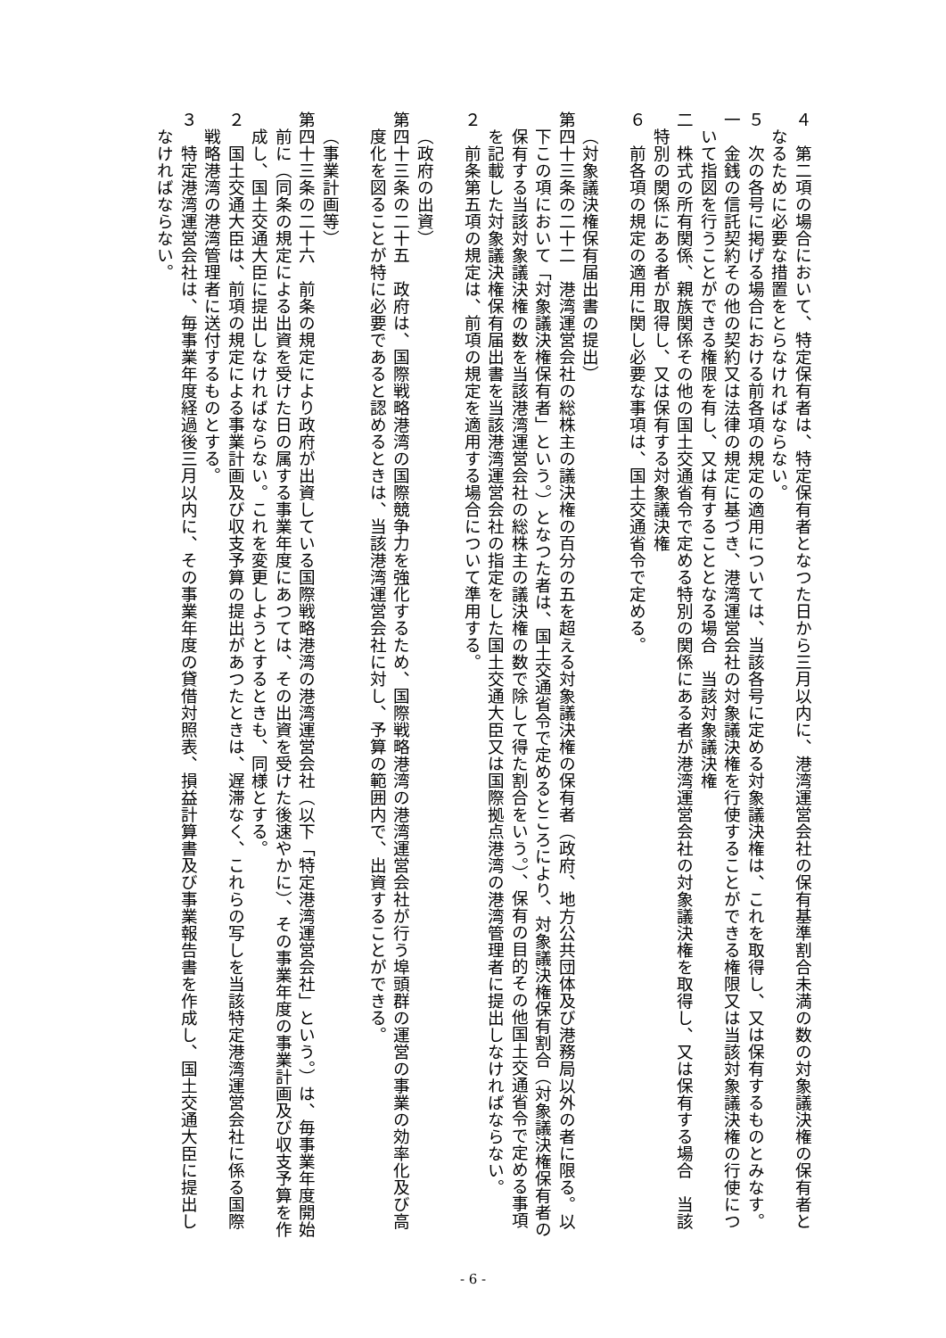４　第二項の場合において、特定保有者は、特定保有者となつた日から三月以内に、港湾運営会社の保有基準割合未満の数の対象議決権の保有者となるために必要な措置をとらなければならない。
５　次の各号に掲げる場合における前各項の規定の適用については、当該各号に定める対象議決権は、これを取得し、又は保有するものとみなす。
一　金銭の信託契約その他の契約又は法律の規定に基づき、港湾運営会社の対象議決権を行使することができる権限又は当該対象議決権の行使について指図を行うことができる権限を有し、又は有することとなる場合　当該対象議決権
二　株式の所有関係、親族関係その他の国土交通省令で定める特別の関係にある者が港湾運営会社の対象議決権を取得し、又は保有する場合　当該特別の関係にある者が取得し、又は保有する対象議決権
６　前各項の規定の適用に関し必要な事項は、国土交通省令で定める。
　
（対象議決権保有届出書の提出）
第四十三条の二十二　港湾運営会社の総株主の議決権の百分の五を超える対象議決権の保有者（政府、地方公共団体及び港務局以外の者に限る。以下この項において「対象議決権保有者」という。）となつた者は、国土交通省令で定めるところにより、対象議決権保有割合（対象議決権保有者の保有する当該対象議決権の数を当該港湾運営会社の総株主の議決権の数で除して得た割合をいう。）、保有の目的その他国土交通省令で定める事項を記載した対象議決権保有届出書を当該港湾運営会社の指定をした国土交通大臣又は国際拠点港湾の港湾管理者に提出しなければならない。
２　前条第五項の規定は、前項の規定を適用する場合について準用する。
　
（政府の出資）
第四十三条の二十五　政府は、国際戦略港湾の国際競争力を強化するため、国際戦略港湾の港湾運営会社が行う埠頭群の運営の事業の効率化及び高度化を図ることが特に必要であると認めるときは、当該港湾運営会社に対し、予算の範囲内で、出資することができる。
　
（事業計画等）
第四十三条の二十六　前条の規定により政府が出資している国際戦略港湾の港湾運営会社（以下「特定港湾運営会社」という。）は、毎事業年度開始前に（同条の規定による出資を受けた日の属する事業年度にあつては、その出資を受けた後速やかに）、その事業年度の事業計画及び収支予算を作成し、国土交通大臣に提出しなければならない。これを変更しようとするときも、同様とする。
２　国土交通大臣は、前項の規定による事業計画及び収支予算の提出があつたときは、遅滞なく、これらの写しを当該特定港湾運営会社に係る国際戦略港湾の港湾管理者に送付するものとする。
３　特定港湾運営会社は、毎事業年度経過後三月以内に、その事業年度の貸借対照表、損益計算書及び事業報告書を作成し、国土交通大臣に提出しなければならない。
- 6 -